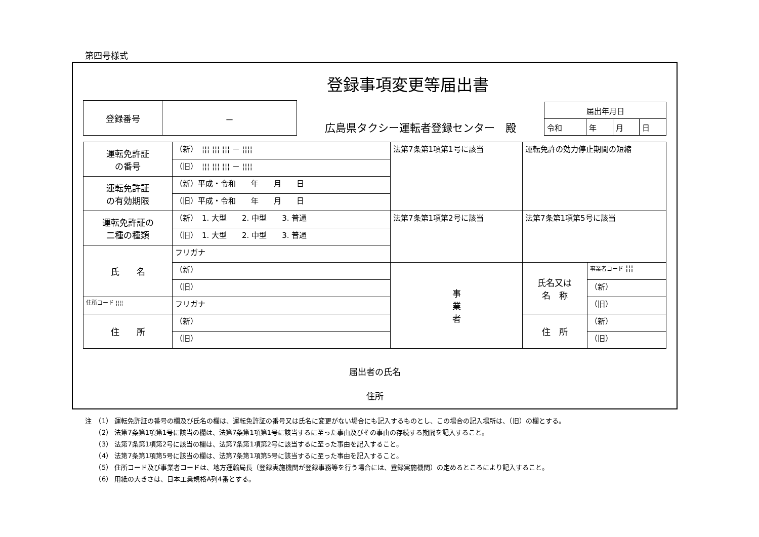第四号様式
登録事項変更等届出書
| 登録番号 | － |
広島県タクシー運転者登録センター　殿
| 届出年月日 | | | |
| 令和 | 年 | 月 | 日 |
| 運転免許証 の番号 | （新） ¦¦¦ ¦¦¦ ¦¦¦ － ¦¦¦¦ | 法第7条第1項第1号に該当 | 運転免許の効力停止期間の短縮 | |
| | （旧） ¦¦¦ ¦¦¦ ¦¦¦ － ¦¦¦¦ | | | |
| 運転免許証 の有効期限 | （新）平成・令和 年 月 日 | | | |
| | （旧）平成・令和 年 月 日 | | | |
| 運転免許証の 二種の種類 | （新） 1. 大型 2. 中型 3. 普通 | 法第7条第1項第2号に該当 | 法第7条第1項第5号に該当 | |
| | （旧） 1. 大型 2. 中型 3. 普通 | | | |
| 氏 名 | フリガナ | | | |
| | （新） | 事 業 者 | 氏名又は 名 称 | 事業者コード ¦¦¦ |
| | （旧） | | | （新） |
| 住所コード ¦¦¦¦ | フリガナ | | | （旧） |
| 住 所 | （新） | | 住 所 | （新） |
| | （旧） | | | （旧） |
届出者の氏名
住所
注　（1） 運転免許証の番号の欄及び氏名の欄は、運転免許証の番号又は氏名に変更がない場合にも記入するものとし、この場合の記入場所は、（旧）の欄とする。
　　（2） 法第7条第1項第1号に該当の欄は、法第7条第1項第1号に該当するに至った事由及びその事由の存続する期間を記入すること。
　　（3） 法第7条第1項第2号に該当の欄は、法第7条第1項第2号に該当するに至った事由を記入すること。
　　（4） 法第7条第1項第5号に該当の欄は、法第7条第1項第5号に該当するに至った事由を記入すること。
　　（5） 住所コード及び事業者コードは、地方運輸局長（登録実施機関が登録事務等を行う場合には、登録実施機関）の定めるところにより記入すること。
　　（6） 用紙の大きさは、日本工業規格A列4番とする。